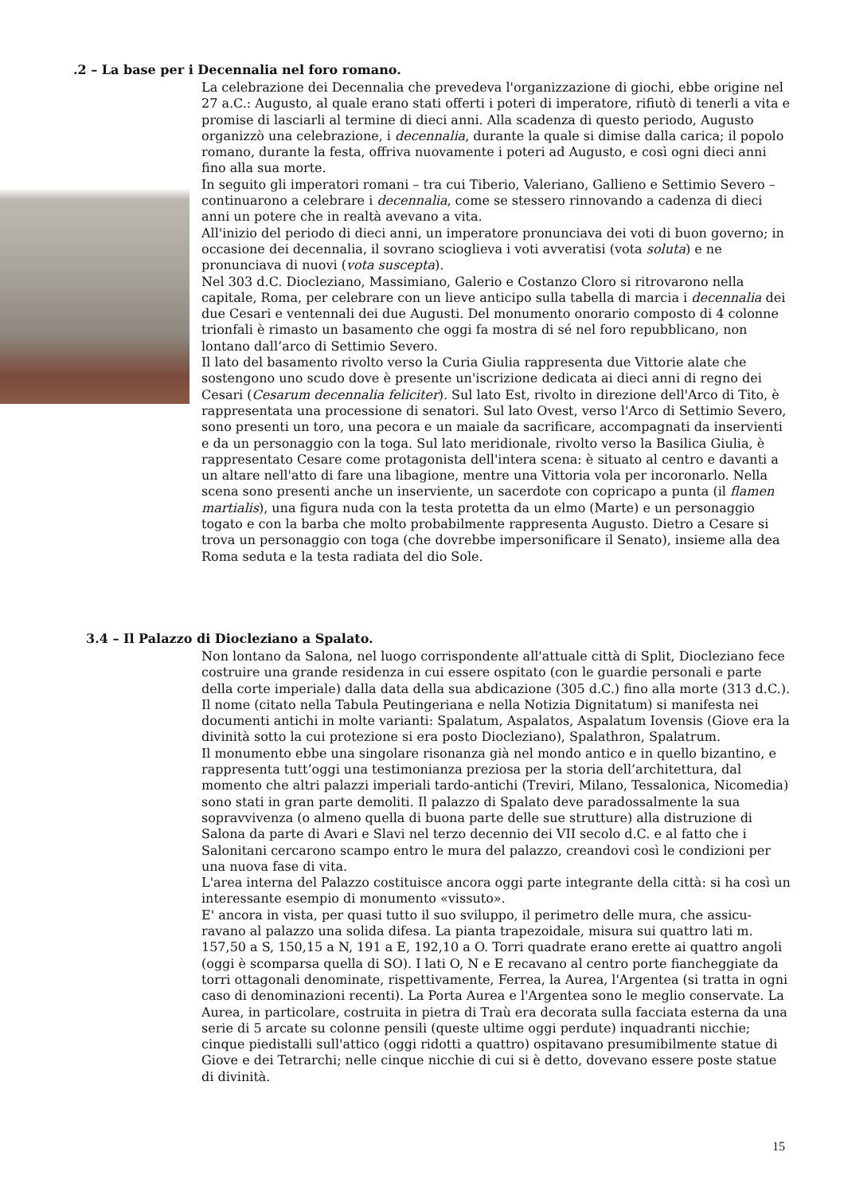.2 – La base per i Decennalia nel foro romano.
La celebrazione dei Decennalia che prevedeva l'organizzazione di giochi, ebbe origine nel 27 a.C.: Augusto, al quale erano stati offerti i poteri di imperatore, rifiutò di tenerli a vita e promise di lasciarli al termine di dieci anni. Alla scadenza di questo periodo, Augusto organizzò una celebrazione, i decennalia, durante la quale si dimise dalla carica; il popolo romano, durante la festa, offriva nuovamente i poteri ad Augusto, e così ogni dieci anni fino alla sua morte.
In seguito gli imperatori romani – tra cui Tiberio, Valeriano, Gallieno e Settimio Severo – continuarono a celebrare i decennalia, come se stessero rinnovando a cadenza di dieci anni un potere che in realtà avevano a vita.
All'inizio del periodo di dieci anni, un imperatore pronunciava dei voti di buon governo; in occasione dei decennalia, il sovrano scioglieva i voti avveratisi (vota soluta) e ne pronunciava di nuovi (vota suscepta).
Nel 303 d.C. Diocleziano, Massimiano, Galerio e Costanzo Cloro si ritrovarono nella capitale, Roma, per celebrare con un lieve anticipo sulla tabella di marcia i decennalia dei due Cesari e ventennali dei due Augusti. Del monumento onorario composto di 4 colonne trionfali è rimasto un basamento che oggi fa mostra di sé nel foro repubblicano, non lontano dall’arco di Settimio Severo.
Il lato del basamento rivolto verso la Curia Giulia rappresenta due Vittorie alate che sostengono uno scudo dove è presente un'iscrizione dedicata ai dieci anni di regno dei Cesari (Cesarum decennalia feliciter). Sul lato Est, rivolto in direzione dell'Arco di Tito, è rappresentata una processione di senatori. Sul lato Ovest, verso l'Arco di Settimio Severo, sono presenti un toro, una pecora e un maiale da sacrificare, accompagnati da inservienti e da un personaggio con la toga. Sul lato meridionale, rivolto verso la Basilica Giulia, è rappresentato Cesare come protagonista dell'intera scena: è situato al centro e davanti a un altare nell'atto di fare una libagione, mentre una Vittoria vola per incoronarlo. Nella scena sono presenti anche un inserviente, un sacerdote con copricapo a punta (il flamen martialis), una figura nuda con la testa protetta da un elmo (Marte) e un personaggio togato e con la barba che molto probabilmente rappresenta Augusto. Dietro a Cesare si trova un personaggio con toga (che dovrebbe impersonificare il Senato), insieme alla dea Roma seduta e la testa radiata del dio Sole.
3.4 – Il Palazzo di Diocleziano a Spalato.
Non lontano da Salona, nel luogo corrispondente all'attuale città di Split, Diocleziano fece costruire una grande residenza in cui essere ospitato (con le guardie personali e parte della corte imperiale) dalla data della sua abdicazione (305 d.C.) fino alla morte (313 d.C.). Il nome (citato nella Tabula Peutingeriana e nella Notizia Dignitatum) si manifesta nei documenti antichi in molte varianti: Spalatum, Aspalatos, Aspalatum Iovensis (Giove era la divinità sotto la cui protezione si era posto Diocleziano), Spalathron, Spalatrum.
Il monumento ebbe una singolare risonanza già nel mondo antico e in quello bizantino, e rappresenta tutt’oggi una testimonianza preziosa per la storia dell’architettura, dal momento che altri palazzi imperiali tardo-antichi (Treviri, Milano, Tessalonica, Nicomedia) sono stati in gran parte demoliti. Il palazzo di Spalato deve paradossalmente la sua sopravvivenza (o almeno quella di buona parte delle sue strutture) alla distruzione di Salona da parte di Avari e Slavi nel terzo decennio dei VII secolo d.C. e al fatto che i Salonitani cercarono scampo entro le mura del palazzo, creandovi così le condizioni per una nuova fase di vita.
L'area interna del Palazzo costituisce ancora oggi parte integrante della città: si ha così un interessante esempio di monumento «vissuto».
E' ancora in vista, per quasi tutto il suo sviluppo, il perimetro delle mura, che assicu-ravano al palazzo una solida difesa. La pianta trapezoidale, misura sui quattro lati m. 157,50 a S, 150,15 a N, 191 a E, 192,10 a O. Torri quadrate erano erette ai quattro angoli (oggi è scomparsa quella di SO). I lati O, N e E recavano al centro porte fiancheggiate da torri ottagonali denominate, rispettivamente, Ferrea, la Aurea, l'Argentea (si tratta in ogni caso di denominazioni recenti). La Porta Aurea e l'Argentea sono le meglio conservate. La Aurea, in particolare, costruita in pietra di Traù era decorata sulla facciata esterna da una serie di 5 arcate su colonne pensili (queste ultime oggi perdute) inquadranti nicchie; cinque piedistalli sull'attico (oggi ridotti a quattro) ospitavano presumibilmente statue di Giove e dei Tetrarchi; nelle cinque nicchie di cui si è detto, dovevano essere poste statue di divinità.
15